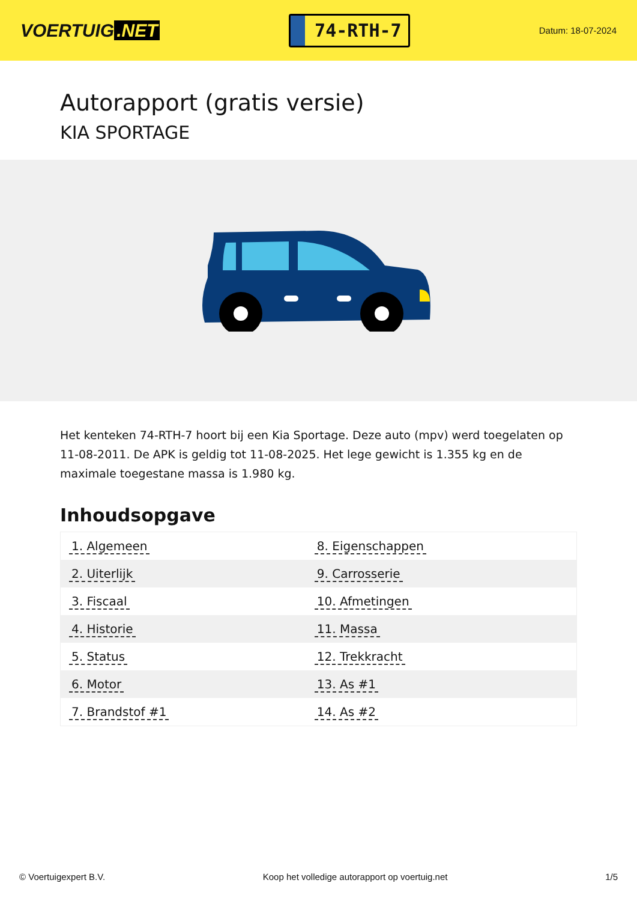VOERTUIG.NET
74-RTH-7
Datum: 18-07-2024
Autorapport (gratis versie)
KIA SPORTAGE
Het kenteken 74-RTH-7 hoort bij een Kia Sportage. Deze auto (mpv) werd toegelaten op 11-08-2011. De APK is geldig tot 11-08-2025. Het lege gewicht is 1.355 kg en de maximale toegestane massa is 1.980 kg.
Inhoudsopgave
| 1. Algemeen | 8. Eigenschappen |
| 2. Uiterlijk | 9. Carrosserie |
| 3. Fiscaal | 10. Afmetingen |
| 4. Historie | 11. Massa |
| 5. Status | 12. Trekkracht |
| 6. Motor | 13. As #1 |
| 7. Brandstof #1 | 14. As #2 |
© Voertuigexpert B.V. Koop het volledige autorapport op voertuig.net 1/5